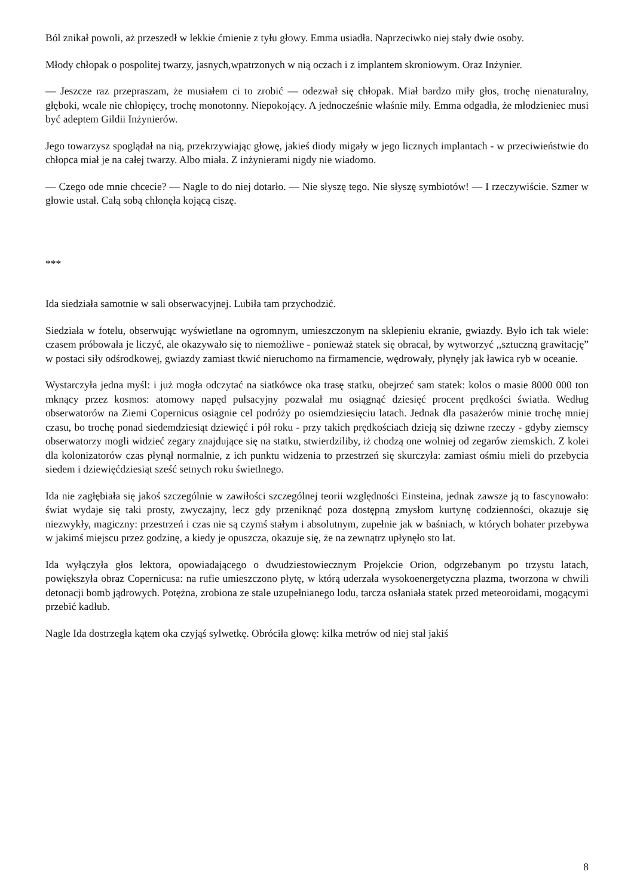Ból znikał powoli, aż przeszedł w lekkie ćmienie z tyłu głowy. Emma usiadła. Naprzeciwko niej stały dwie osoby.
Młody chłopak o pospolitej twarzy, jasnych,wpatrzonych w nią oczach i z implantem skroniowym. Oraz Inżynier.
— Jeszcze raz przepraszam, że musiałem ci to zrobić — odezwał się chłopak. Miał bardzo miły głos, trochę nienaturalny, głęboki, wcale nie chłopięcy, trochę monotonny. Niepokojący. A jednocześnie właśnie miły. Emma odgadła, że młodzieniec musi być adeptem Gildii Inżynierów.
Jego towarzysz spoglądał na nią, przekrzywiając głowę, jakieś diody migały w jego licznych implantach - w przeciwieństwie do chłopca miał je na całej twarzy. Albo miała. Z inżynierami nigdy nie wiadomo.
— Czego ode mnie chcecie? — Nagle to do niej dotarło. — Nie słyszę tego. Nie słyszę symbiotów! — I rzeczywiście. Szmer w głowie ustał. Całą sobą chłonęła kojącą ciszę.
***
Ida siedziała samotnie w sali obserwacyjnej. Lubiła tam przychodzić.
Siedziała w fotelu, obserwując wyświetlane na ogromnym, umieszczonym na sklepieniu ekranie, gwiazdy. Było ich tak wiele: czasem próbowała je liczyć, ale okazywało się to niemożliwe - ponieważ statek się obracał, by wytworzyć ,,sztuczną grawitację” w postaci siły odśrodkowej, gwiazdy zamiast tkwić nieruchomo na firmamencie, wędrowały, płynęły jak ławica ryb w oceanie.
Wystarczyła jedna myśl: i już mogła odczytać na siatkówce oka trasę statku, obejrzeć sam statek: kolos o masie 8000 000 ton mknący przez kosmos: atomowy napęd pulsacyjny pozwalał mu osiągnąć dziesięć procent prędkości światła. Według obserwatorów na Ziemi Copernicus osiągnie cel podróży po osiemdziesięciu latach. Jednak dla pasażerów minie trochę mniej czasu, bo trochę ponad siedemdziesiąt dziewięć i pół roku - przy takich prędkościach dzieją się dziwne rzeczy - gdyby ziemscy obserwatorzy mogli widzieć zegary znajdujące się na statku, stwierdziliby, iż chodzą one wolniej od zegarów ziemskich. Z kolei dla kolonizatorów czas płynął normalnie, z ich punktu widzenia to przestrzeń się skurczyła: zamiast ośmiu mieli do przebycia siedem i dziewięćdziesiąt sześć setnych roku świetlnego.
Ida nie zagłębiała się jakoś szczególnie w zawiłości szczególnej teorii względności Einsteina, jednak zawsze ją to fascynowało: świat wydaje się taki prosty, zwyczajny, lecz gdy przeniknąć poza dostępną zmysłom kurtynę codzienności, okazuje się niezwykły, magiczny: przestrzeń i czas nie są czymś stałym i absolutnym, zupełnie jak w baśniach, w których bohater przebywa w jakimś miejscu przez godzinę, a kiedy je opuszcza, okazuje się, że na zewnątrz upłynęło sto lat.
Ida wyłączyła głos lektora, opowiadającego o dwudziestowiecznym Projekcie Orion, odgrzebanym po trzystu latach, powiększyła obraz Copernicusa: na rufie umieszczono płytę, w którą uderzała wysokoenergetyczna plazma, tworzona w chwili detonacji bomb jądrowych. Potężna, zrobiona ze stale uzupełnianego lodu, tarcza osłaniała statek przed meteoroidami, mogącymi przebić kadłub.
Nagle Ida dostrzegła kątem oka czyjąś sylwetkę. Obróciła głowę: kilka metrów od niej stał jakiś
8